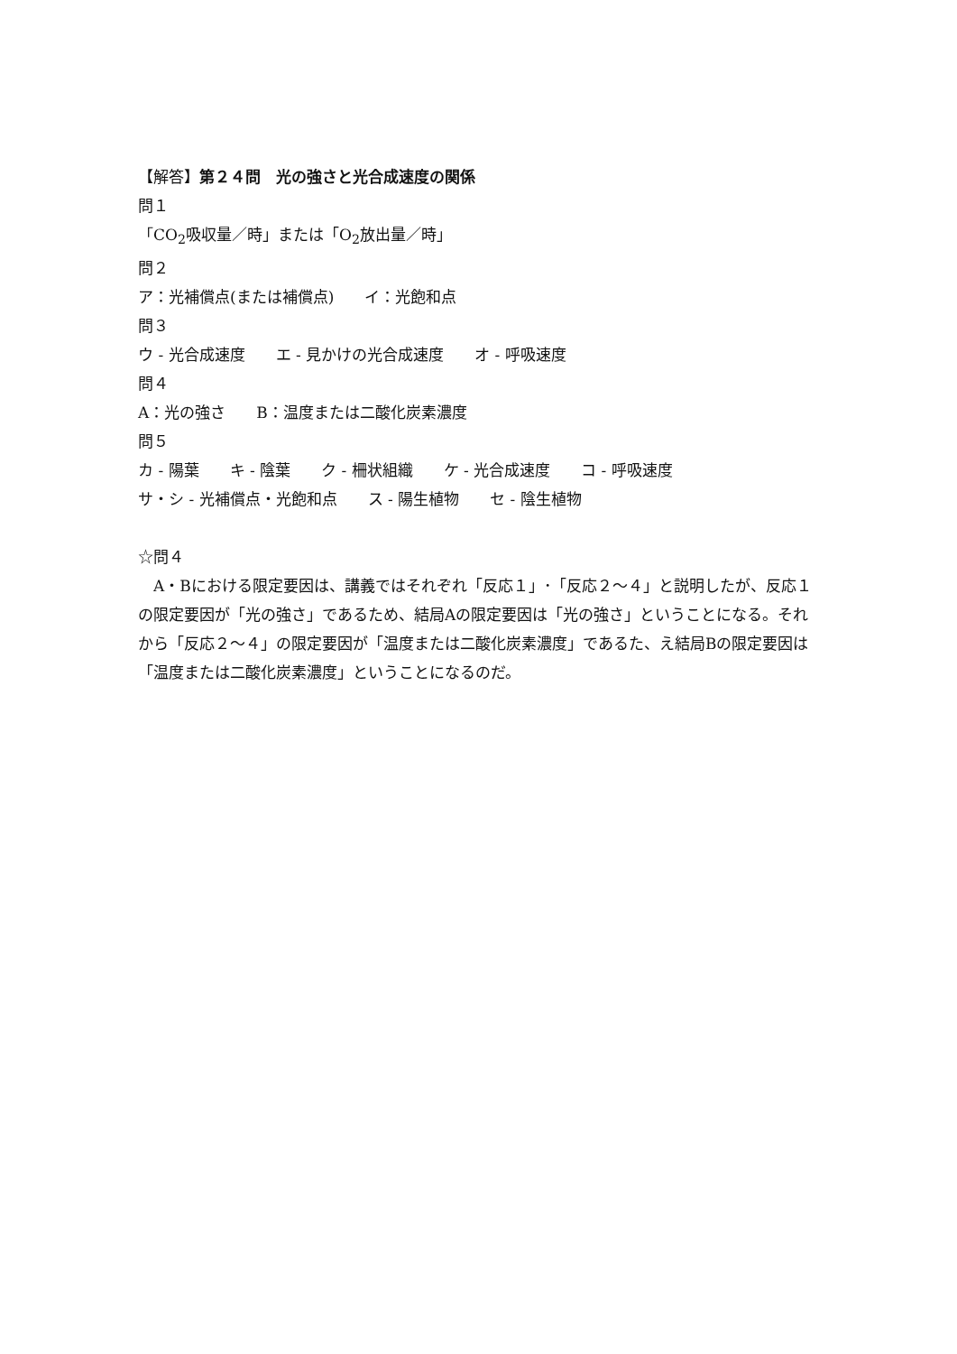【解答】第２４問　光の強さと光合成速度の関係
問１
「CO<sub>2</sub>吸収量／時」または「O<sub>2</sub>放出量／時」
問２
ア：光補償点(または補償点)　　イ：光飽和点
問３
ウ - 光合成速度　　エ - 見かけの光合成速度　　オ - 呼吸速度
問４
A：光の強さ　　B：温度または二酸化炭素濃度
問５
カ - 陽葉　　キ - 陰葉　　ク - 柵状組織　　ケ - 光合成速度　　コ - 呼吸速度
サ・シ - 光補償点・光飽和点　　ス - 陽生植物　　セ - 陰生植物
☆問４
　A・Bにおける限定要因は、講義ではそれぞれ「反応１」･「反応２～４」と説明したが、反応１の限定要因が「光の強さ」であるため、結局Aの限定要因は「光の強さ」ということになる。それから「反応２～４」の限定要因が「温度または二酸化炭素濃度」であるた、え結局Bの限定要因は「温度または二酸化炭素濃度」ということになるのだ。